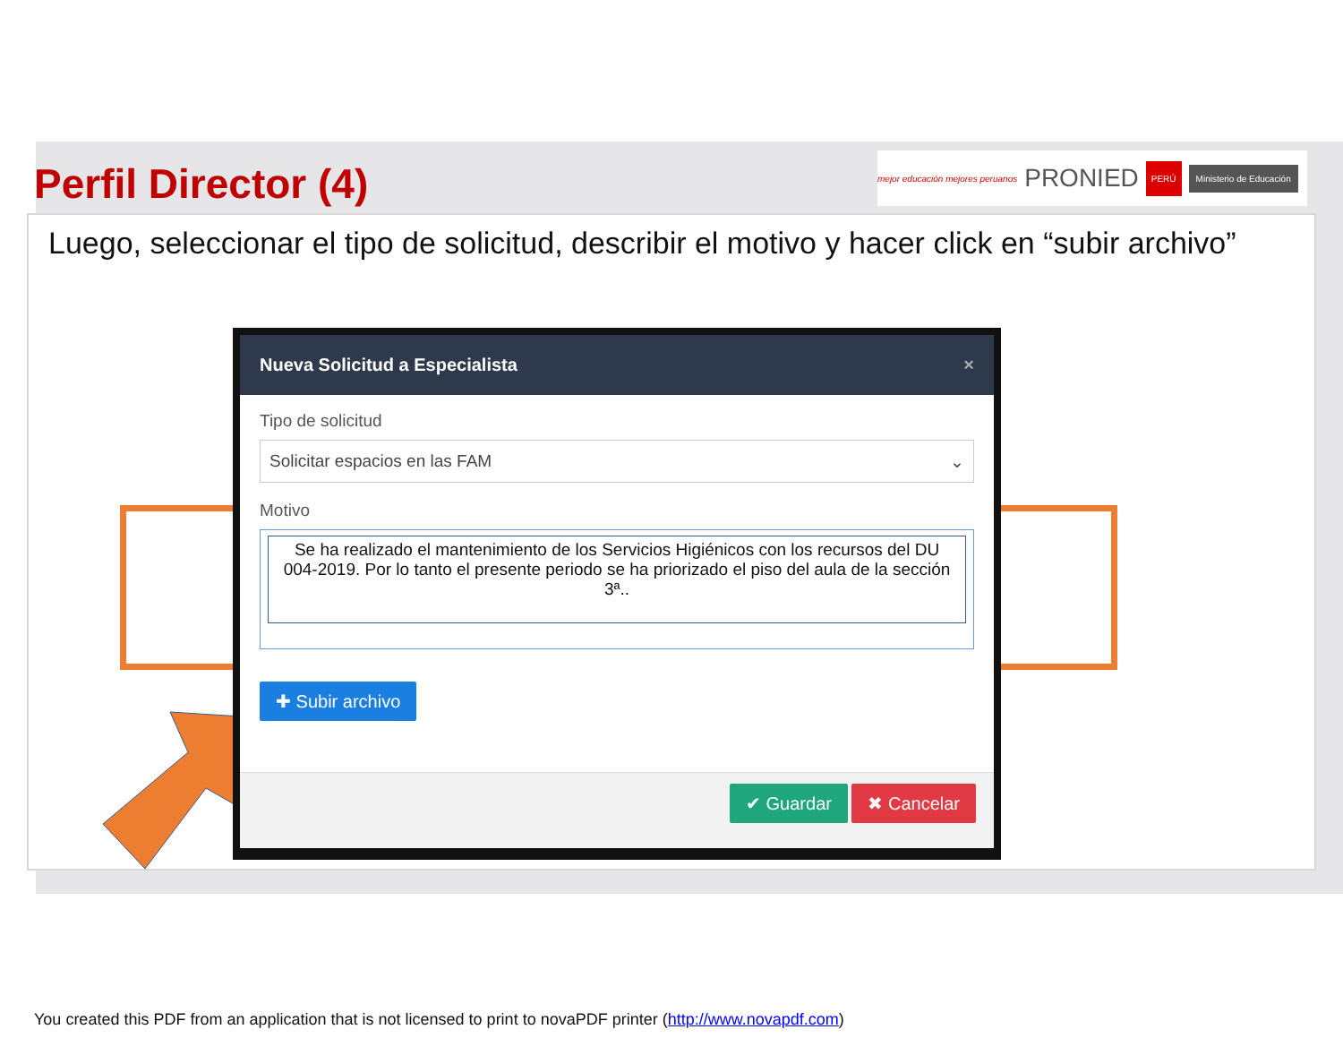Perfil Director (4)
mejor educación mejores peruanos PRONIED PERÚ Ministerio de Educación
Luego, seleccionar el tipo de solicitud, describir el motivo y hacer click en “subir archivo”
Nueva Solicitud a Especialista ×
Tipo de solicitud
Solicitar espacios en las FAM ⌄
Motivo
Se ha realizado el mantenimiento de los Servicios Higiénicos con los recursos del DU 004-2019. Por lo tanto el presente periodo se ha priorizado el piso del aula de la sección 3ª..
✚ Subir archivo
✔ Guardar ✖ Cancelar
You created this PDF from an application that is not licensed to print to novaPDF printer (http://www.novapdf.com)